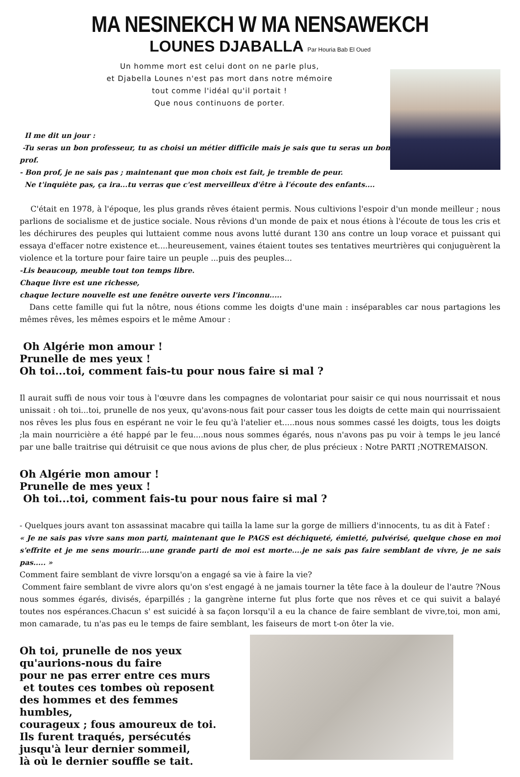MA NESINEKCH W MA NENSAWEKCH
LOUNES DJABALLA Par Houria Bab El Oued
Un homme mort est celui dont on ne parle plus,
et Djabella Lounes n'est pas mort dans notre mémoire
tout comme l'idéal qu'il portait !
Que nous continuons de porter.
Il me dit un jour :
-Tu seras un bon professeur, tu as choisi un métier difficile mais je sais que tu seras un bon prof.
- Bon prof, je ne sais pas ; maintenant que mon choix est fait, je tremble de peur.
Ne t'inquiète pas, ça ira...tu verras que c'est merveilleux d'être à l'écoute des enfants....
C'était en 1978, à l'époque, les plus grands rêves étaient permis. Nous cultivions l'espoir d'un monde meilleur ; nous parlions de socialisme et de justice sociale. Nous rêvions d'un monde de paix et nous étions à l'écoute de tous les cris et les déchirures des peuples qui luttaient comme nous avons lutté durant 130 ans contre un loup vorace et puissant qui essaya d'effacer notre existence et....heureusement, vaines étaient toutes ses tentatives meurtrières qui conjuguèrent la violence et la torture pour faire taire un peuple ...puis des peuples...
-Lis beaucoup, meuble tout ton temps libre.
Chaque livre est une richesse,
chaque lecture nouvelle est une fenêtre ouverte vers l'inconnu.....
Dans cette famille qui fut la nôtre, nous étions comme les doigts d'une main : inséparables car nous partagions les mêmes rêves, les mêmes espoirs et le même Amour :
Oh Algérie mon amour !
Prunelle de mes yeux !
Oh toi...toi, comment fais-tu pour nous faire si mal ?
Il aurait suffi de nous voir tous à l'œuvre dans les compagnes de volontariat pour saisir ce qui nous nourrissait et nous unissait : oh toi...toi, prunelle de nos yeux, qu'avons-nous fait pour casser tous les doigts de cette main qui nourrissaient nos rêves les plus fous en espérant ne voir le feu qu'à l'atelier et.....nous nous sommes cassé les doigts, tous les doigts ;la main nourricière a été happé par le feu....nous nous sommes égarés, nous n'avons pas pu voir à temps le jeu lancé par une balle traitrise qui détruisit ce que nous avions de plus cher, de plus précieux : Notre PARTI ;NOTREMAISON.
Oh Algérie mon amour !
Prunelle de mes yeux !
Oh toi...toi, comment fais-tu pour nous faire si mal ?
- Quelques jours avant ton assassinat macabre qui tailla la lame sur la gorge de milliers d'innocents, tu as dit à Fatef :
« Je ne sais pas vivre sans mon parti, maintenant que le PAGS est déchiqueté, émietté, pulvérisé, quelque chose en moi s'effrite et je me sens mourir....une grande parti de moi est morte....je ne sais pas faire semblant de vivre, je ne sais pas..... »
Comment faire semblant de vivre lorsqu'on a engagé sa vie à faire la vie?
Comment faire semblant de vivre alors qu'on s'est engagé à ne jamais tourner la tête face à la douleur de l'autre ?Nous nous sommes égarés, divisés, éparpillés ; la gangrène interne fut plus forte que nos rêves et ce qui suivit a balayé toutes nos espérances.Chacun s' est suicidé à sa façon lorsqu'il a eu la chance de faire semblant de vivre,toi, mon ami, mon camarade, tu n'as pas eu le temps de faire semblant, les faiseurs de mort t-on ôter la vie.
Oh toi, prunelle de nos yeux
qu'aurions-nous du faire
pour ne pas errer entre ces murs
et toutes ces tombes où reposent
des hommes et des femmes humbles,
courageux ; fous amoureux de toi.
Ils furent traqués, persécutés
jusqu'à leur dernier sommeil,
là où le dernier souffle se tait.